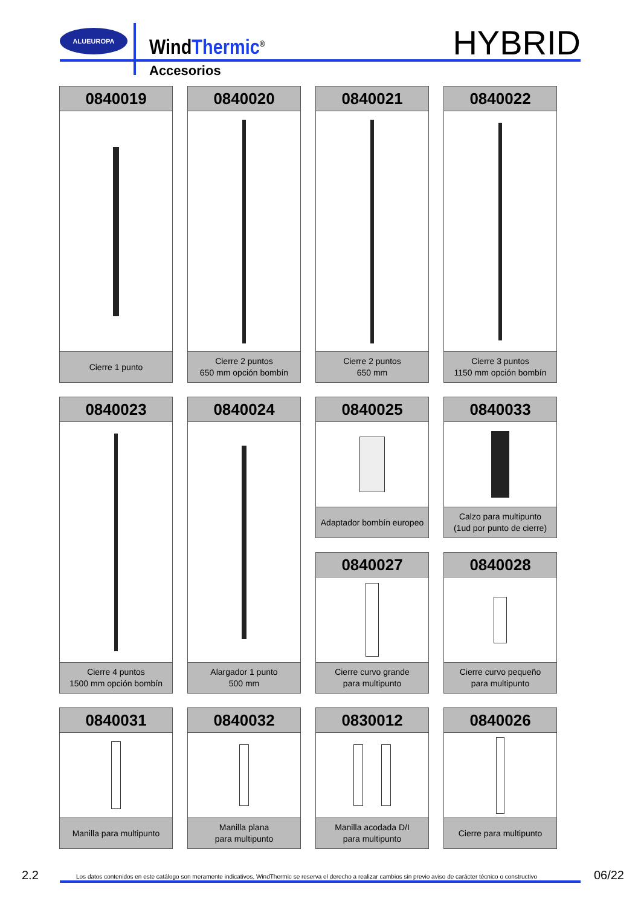ALUEUROPA
WindThermic<sup>®</sup>
Accesorios
HYBRID
0840019
Cierre 1 punto
0840020
Cierre 2 puntos
650 mm opción bombín
0840021
Cierre 2 puntos
650 mm
0840022
Cierre 3 puntos
1150 mm opción bombín
0840023
Cierre 4 puntos
1500 mm opción bombín
0840024
Alargador 1 punto
500 mm
0840025
Adaptador bombín europeo
0840033
Calzo para multipunto
(1ud por punto de cierre)
0840027
Cierre curvo grande
para multipunto
0840028
Cierre curvo pequeño
para multipunto
0840031
Manilla para multipunto
0840032
Manilla plana
para multipunto
0830012
Manilla acodada D/I
para multipunto
0840026
Cierre para multipunto
2.2 Los datos contenidos en este catálogo son meramente indicativos, WindThermic se reserva el derecho a realizar cambios sin previo aviso de carácter técnico o constructivo 06/22